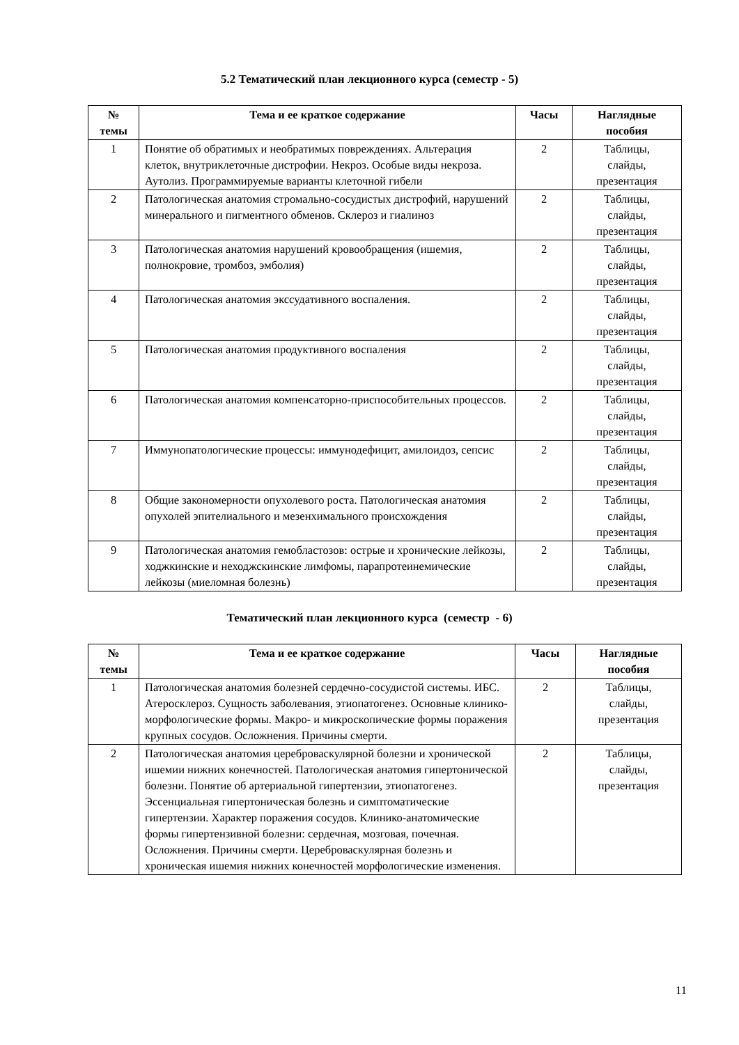5.2 Тематический план лекционного курса (семестр - 5)
| № темы | Тема и ее краткое содержание | Часы | Наглядные пособия |
| --- | --- | --- | --- |
| 1 | Понятие об обратимых и необратимых повреждениях. Альтерация клеток, внутриклеточные дистрофии. Некроз. Особые виды некроза. Аутолиз. Программируемые варианты клеточной гибели | 2 | Таблицы, слайды, презентация |
| 2 | Патологическая анатомия стромально-сосудистых дистрофий, нарушений минерального и пигментного обменов. Склероз и гиалиноз | 2 | Таблицы, слайды, презентация |
| 3 | Патологическая анатомия нарушений кровообращения (ишемия, полнокровие, тромбоз, эмболия) | 2 | Таблицы, слайды, презентация |
| 4 | Патологическая анатомия экссудативного воспаления. | 2 | Таблицы, слайды, презентация |
| 5 | Патологическая анатомия продуктивного воспаления | 2 | Таблицы, слайды, презентация |
| 6 | Патологическая анатомия компенсаторно-приспособительных процессов. | 2 | Таблицы, слайды, презентация |
| 7 | Иммунопатологические процессы: иммунодефицит, амилоидоз, сепсис | 2 | Таблицы, слайды, презентация |
| 8 | Общие закономерности опухолевого роста. Патологическая анатомия опухолей эпителиального и мезенхимального происхождения | 2 | Таблицы, слайды, презентация |
| 9 | Патологическая анатомия гемобластозов: острые и хронические лейкозы, ходжкинские и неходжскинские лимфомы, парапротеинемические лейкозы (миеломная болезнь) | 2 | Таблицы, слайды, презентация |
Тематический план лекционного курса (семестр - 6)
| № темы | Тема и ее краткое содержание | Часы | Наглядные пособия |
| --- | --- | --- | --- |
| 1 | Патологическая анатомия болезней сердечно-сосудистой системы. ИБС. Атеросклероз. Сущность заболевания, этиопатогенез. Основные клинико-морфологические формы. Макро- и микроскопические формы поражения крупных сосудов. Осложнения. Причины смерти. | 2 | Таблицы, слайды, презентация |
| 2 | Патологическая анатомия цереброваскулярной болезни и хронической ишемии нижних конечностей. Патологическая анатомия гипертонической болезни. Понятие об артериальной гипертензии, этиопатогенез. Эссенциальная гипертоническая болезнь и симптоматические гипертензии. Характер поражения сосудов. Клинико-анатомические формы гипертензивной болезни: сердечная, мозговая, почечная. Осложнения. Причины смерти. Цереброваскулярная болезнь и хроническая ишемия нижних конечностей морфологические изменения. | 2 | Таблицы, слайды, презентация |
11